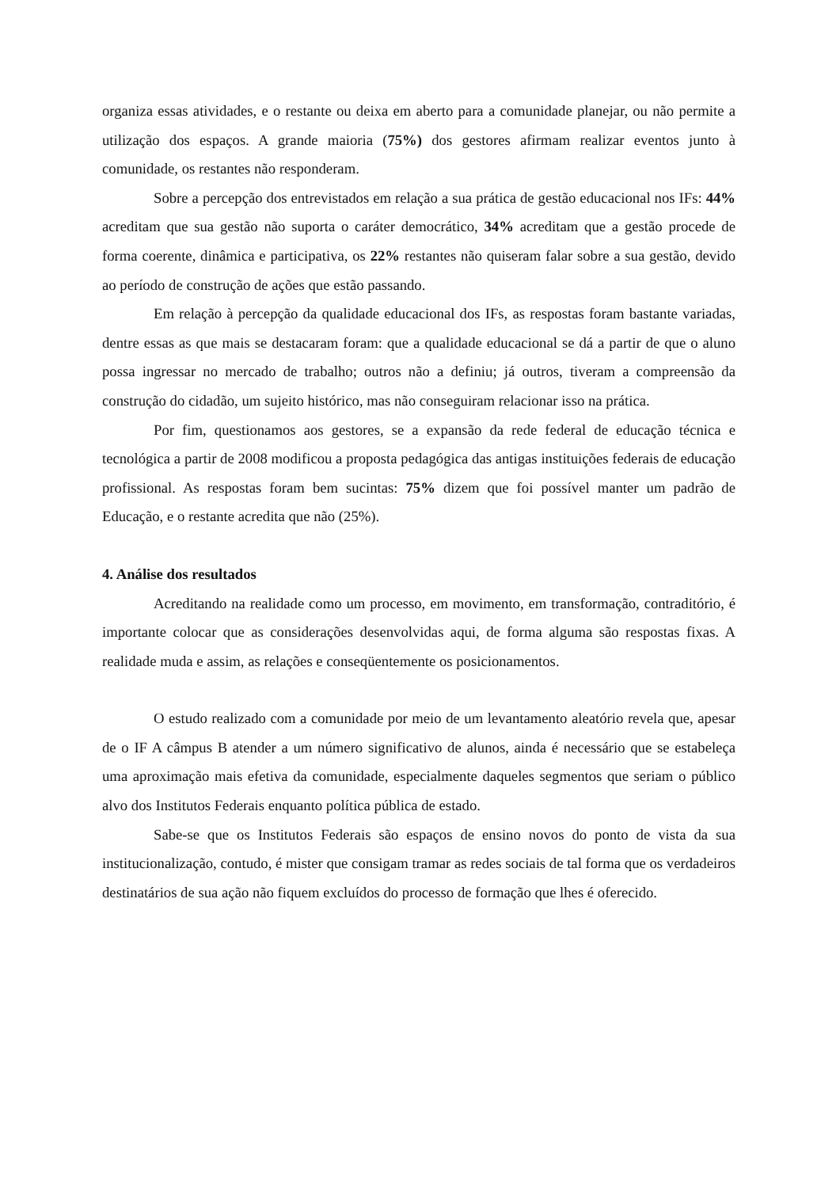organiza essas atividades, e o restante ou deixa em aberto para a comunidade planejar, ou não permite a utilização dos espaços. A grande maioria (75%) dos gestores afirmam realizar eventos junto à comunidade, os restantes não responderam.
Sobre a percepção dos entrevistados em relação a sua prática de gestão educacional nos IFs: 44% acreditam que sua gestão não suporta o caráter democrático, 34% acreditam que a gestão procede de forma coerente, dinâmica e participativa, os 22% restantes não quiseram falar sobre a sua gestão, devido ao período de construção de ações que estão passando.
Em relação à percepção da qualidade educacional dos IFs, as respostas foram bastante variadas, dentre essas as que mais se destacaram foram: que a qualidade educacional se dá a partir de que o aluno possa ingressar no mercado de trabalho; outros não a definiu; já outros, tiveram a compreensão da construção do cidadão, um sujeito histórico, mas não conseguiram relacionar isso na prática.
Por fim, questionamos aos gestores, se a expansão da rede federal de educação técnica e tecnológica a partir de 2008 modificou a proposta pedagógica das antigas instituições federais de educação profissional. As respostas foram bem sucintas: 75% dizem que foi possível manter um padrão de Educação, e o restante acredita que não (25%).
4. Análise dos resultados
Acreditando na realidade como um processo, em movimento, em transformação, contraditório, é importante colocar que as considerações desenvolvidas aqui, de forma alguma são respostas fixas. A realidade muda e assim, as relações e conseqüentemente os posicionamentos.
O estudo realizado com a comunidade por meio de um levantamento aleatório revela que, apesar de o IF A câmpus B atender a um número significativo de alunos, ainda é necessário que se estabeleça uma aproximação mais efetiva da comunidade, especialmente daqueles segmentos que seriam o público alvo dos Institutos Federais enquanto política pública de estado.
Sabe-se que os Institutos Federais são espaços de ensino novos do ponto de vista da sua institucionalização, contudo, é mister que consigam tramar as redes sociais de tal forma que os verdadeiros destinatários de sua ação não fiquem excluídos do processo de formação que lhes é oferecido.